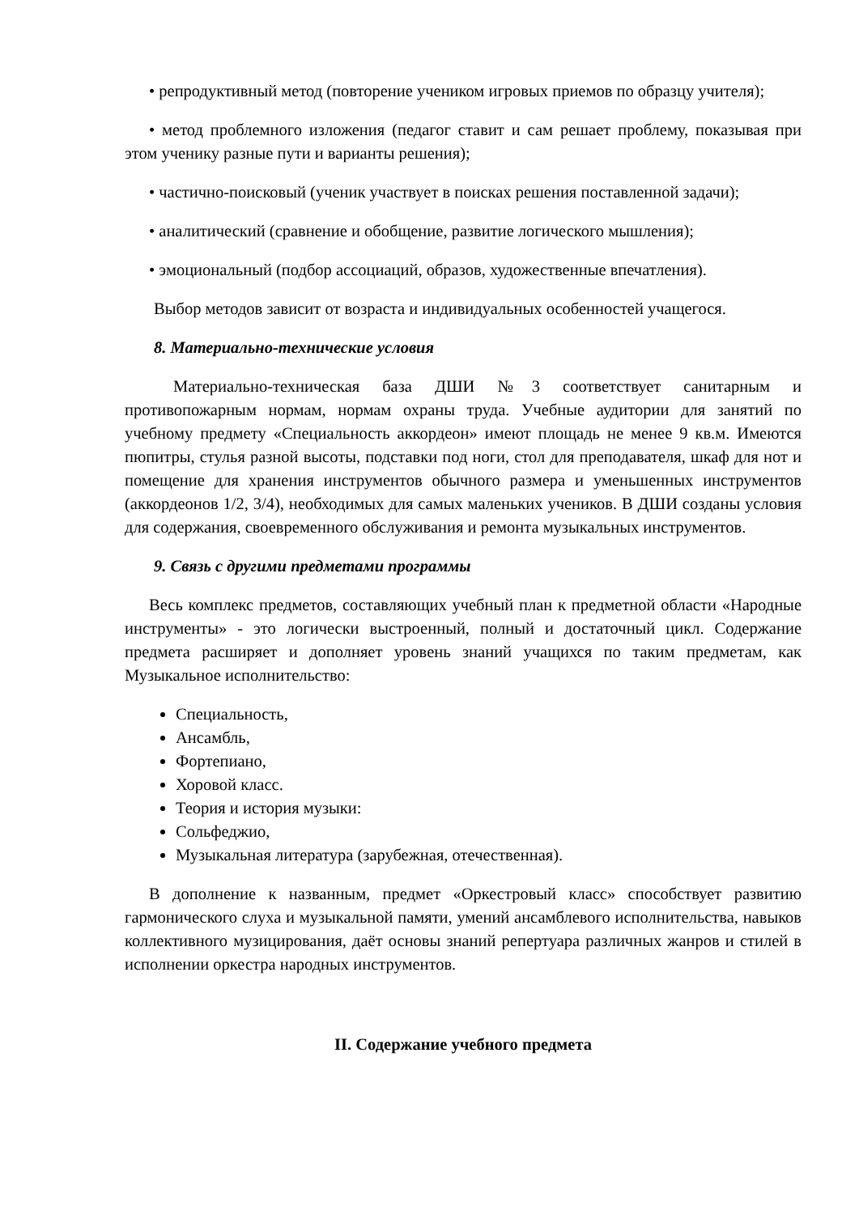• репродуктивный метод (повторение учеником игровых приемов по образцу учителя);
• метод проблемного изложения (педагог ставит и сам решает проблему, показывая при этом ученику разные пути и варианты решения);
• частично-поисковый (ученик участвует в поисках решения поставленной задачи);
• аналитический (сравнение и обобщение, развитие логического мышления);
• эмоциональный (подбор ассоциаций, образов, художественные впечатления).
Выбор методов зависит от возраста и индивидуальных особенностей учащегося.
8. Материально-технические условия
Материально-техническая база ДШИ №3 соответствует санитарным и противопожарным нормам, нормам охраны труда. Учебные аудитории для занятий по учебному предмету «Специальность аккордеон» имеют площадь не менее 9 кв.м. Имеются пюпитры, стулья разной высоты, подставки под ноги, стол для преподавателя, шкаф для нот и помещение для хранения инструментов обычного размера и уменьшенных инструментов (аккордеонов 1/2, 3/4), необходимых для самых маленьких учеников. В ДШИ созданы условия для содержания, своевременного обслуживания и ремонта музыкальных инструментов.
9. Связь с другими предметами программы
Весь комплекс предметов, составляющих учебный план к предметной области «Народные инструменты» - это логически выстроенный, полный и достаточный цикл. Содержание предмета расширяет и дополняет уровень знаний учащихся по таким предметам, как Музыкальное исполнительство:
Специальность,
Ансамбль,
Фортепиано,
Хоровой класс.
Теория и история музыки:
Сольфеджио,
Музыкальная литература (зарубежная, отечественная).
В дополнение к названным, предмет «Оркестровый класс» способствует развитию гармонического слуха и музыкальной памяти, умений ансамблевого исполнительства, навыков коллективного музицирования, даёт основы знаний репертуара различных жанров и стилей в исполнении оркестра народных инструментов.
II. Содержание учебного предмета